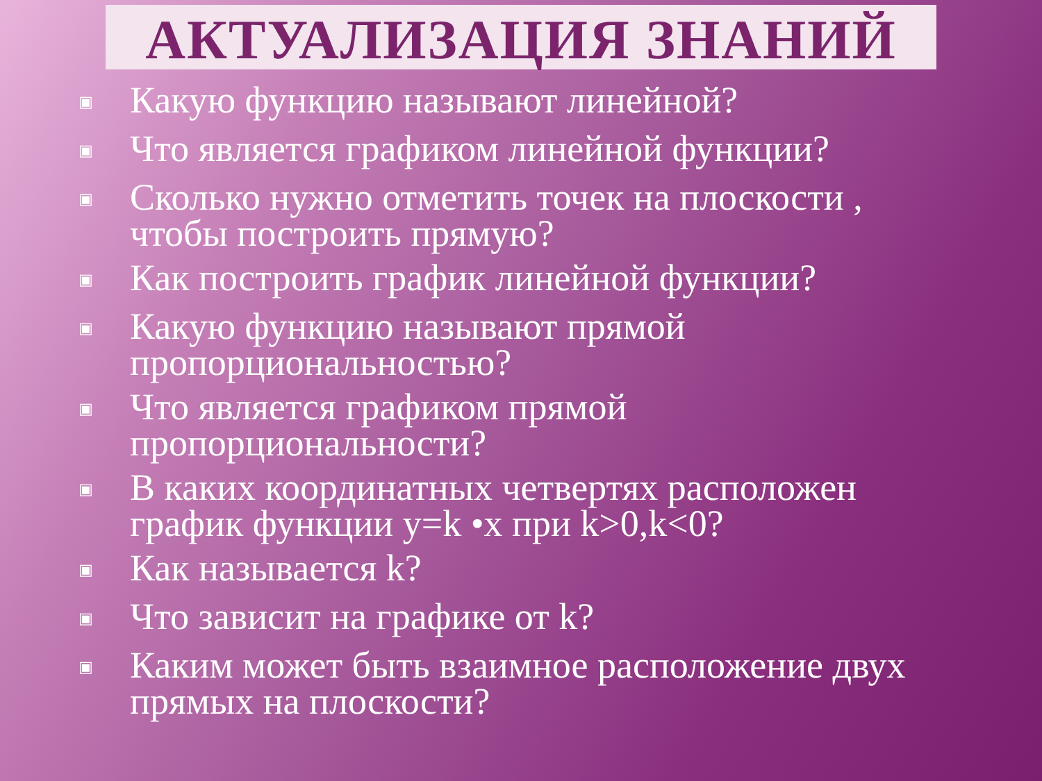АКТУАЛИЗАЦИЯ ЗНАНИЙ
▣ Какую функцию называют линейной?
▣ Что является графиком линейной функции?
▣ Сколько нужно отметить точек на плоскости , чтобы построить прямую?
▣ Как построить график линейной функции?
▣ Какую функцию называют прямой пропорциональностью?
▣ Что является графиком прямой пропорциональности?
▣ В каких координатных четвертях расположен график функции y=k •x при k>0,k<0?
▣ Как называется k?
▣ Что зависит на графике от k?
▣ Каким может быть взаимное расположение двух прямых на плоскости?